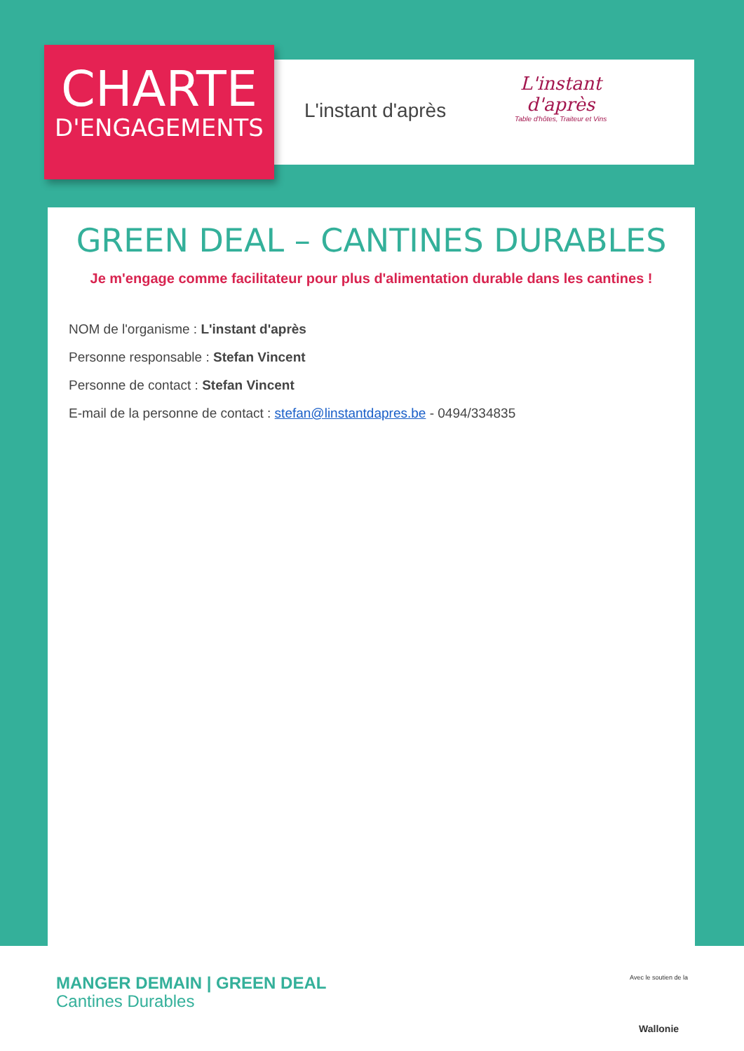CHARTE
D'ENGAGEMENTS
L'instant d'après
L'instant
d'après
Table d'hôtes, Traiteur et Vins
GREEN DEAL – CANTINES DURABLES
Je m'engage comme facilitateur pour plus d'alimentation durable dans les cantines !
NOM de l'organisme : L'instant d'après
Personne responsable : Stefan Vincent
Personne de contact : Stefan Vincent
E-mail de la personne de contact : stefan@linstantdapres.be - 0494/334835
MANGER DEMAIN | GREEN DEAL
Cantines Durables
Avec le soutien de la
Wallonie